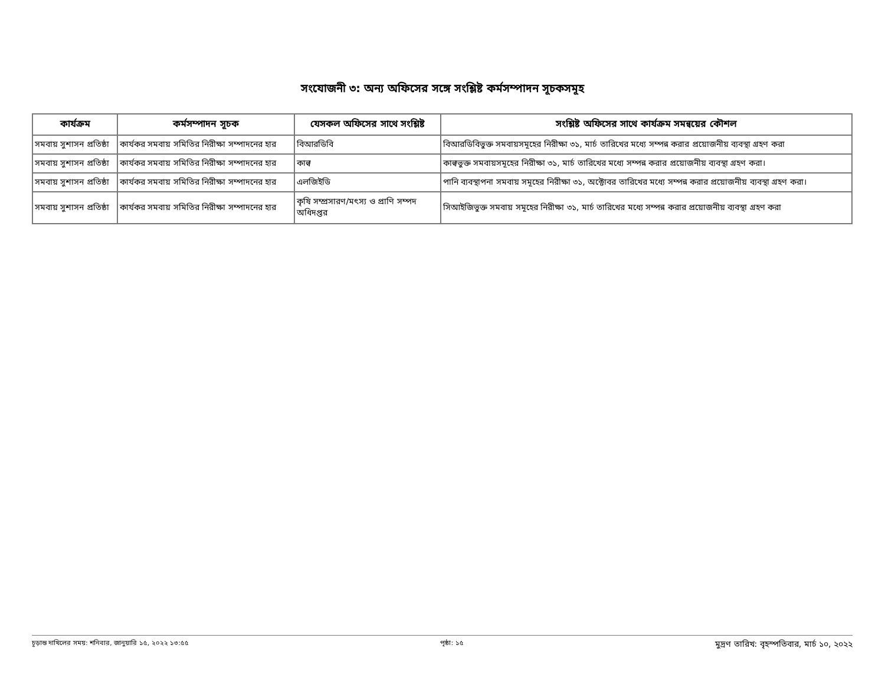সংযোজনী ৩: অন্য অফিসের সঙ্গে সংশ্লিষ্ট কর্মসম্পাদন সূচকসমূহ
| কার্যক্রম | কর্মসম্পাদন সূচক | যেসকল অফিসের সাথে সংশ্লিষ্ট | সংশ্লিষ্ট অফিসের সাথে কার্যক্রম সমন্বয়ের কৌশল |
| --- | --- | --- | --- |
| সমবায় সুশাসন প্রতিষ্ঠা | কার্যকর সমবায় সমিতির নিরীক্ষা সম্পাদনের হার | বিআরডিবি | বিআরডিবিভুক্ত সমবায়সমূহের নিরীক্ষা ৩১, মার্চ তারিখের মধ্যে সম্পন্ন করার প্রয়োজনীয় ব্যবস্থা গ্রহণ করা |
| সমবায় সুশাসন প্রতিষ্ঠা | কার্যকর সমবায় সমিতির নিরীক্ষা সম্পাদনের হার | কাল্ব | কাল্বভুক্ত সমবায়সমূহের নিরীক্ষা ৩১, মার্চ তারিখের মধ্যে সম্পন্ন করার প্রয়োজনীয় ব্যবস্থা গ্রহণ করা। |
| সমবায় সুশাসন প্রতিষ্ঠা | কার্যকর সমবায় সমিতির নিরীক্ষা সম্পাদনের হার | এলজিইডি | পানি ব্যবস্থাপনা সমবায় সমূহের নিরীক্ষা ৩১, অক্টোবর তারিখের মধ্যে সম্পন্ন করার প্রয়োজনীয় ব্যবস্থা গ্রহণ করা। |
| সমবায় সুশাসন প্রতিষ্ঠা | কার্যকর সমবায় সমিতির নিরীক্ষা সম্পাদনের হার | কৃষি সম্প্রসারণ/মৎস্য ও প্রাণি সম্পদ অধিদপ্তর | সিআইজিভুক্ত সমবায় সমূহের নিরীক্ষা ৩১, মার্চ তারিখের মধ্যে সম্পন্ন করার প্রয়োজনীয় ব্যবস্থা গ্রহণ করা |
চূড়ান্ত দাখিলের সময়: শনিবার, জানুয়ারি ১৫, ২০২২ ১৩:৫৫ পৃষ্ঠা: ১৫ মুদ্রণ তারিখ: বৃহস্পতিবার, মার্চ ১০, ২০২২